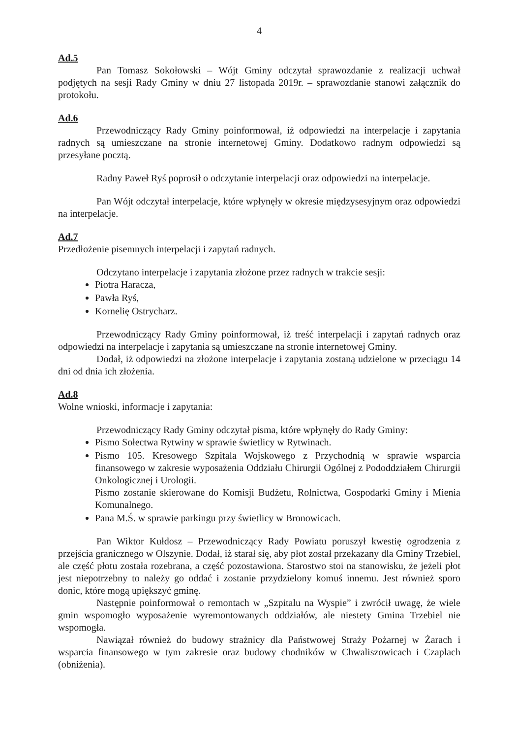4
Ad.5
Pan Tomasz Sokołowski – Wójt Gminy odczytał sprawozdanie z realizacji uchwał podjętych na sesji Rady Gminy w dniu 27 listopada 2019r. – sprawozdanie stanowi załącznik do protokołu.
Ad.6
Przewodniczący Rady Gminy poinformował, iż odpowiedzi na interpelacje i zapytania radnych są umieszczane na stronie internetowej Gminy. Dodatkowo radnym odpowiedzi są przesyłane pocztą.
Radny Paweł Ryś poprosił o odczytanie interpelacji oraz odpowiedzi na interpelacje.
Pan Wójt odczytał interpelacje, które wpłynęły w okresie międzysesyjnym oraz odpowiedzi na interpelacje.
Ad.7
Przedłożenie pisemnych interpelacji i zapytań radnych.
Odczytano interpelacje i zapytania złożone przez radnych w trakcie sesji:
Piotra Haracza,
Pawła Ryś,
Kornelię Ostrycharz.
Przewodniczący Rady Gminy poinformował, iż treść interpelacji i zapytań radnych oraz odpowiedzi na interpelacje i zapytania są umieszczane na stronie internetowej Gminy.
Dodał, iż odpowiedzi na złożone interpelacje i zapytania zostaną udzielone w przeciągu 14 dni od dnia ich złożenia.
Ad.8
Wolne wnioski, informacje i zapytania:
Przewodniczący Rady Gminy odczytał pisma, które wpłynęły do Rady Gminy:
Pismo Sołectwa Rytwiny w sprawie świetlicy w Rytwinach.
Pismo 105. Kresowego Szpitala Wojskowego z Przychodnią w sprawie wsparcia finansowego w zakresie wyposażenia Oddziału Chirurgii Ogólnej z Pododdziałem Chirurgii Onkologicznej i Urologii.
Pismo zostanie skierowane do Komisji Budżetu, Rolnictwa, Gospodarki Gminy i Mienia Komunalnego.
Pana M.Ś. w sprawie parkingu przy świetlicy w Bronowicach.
Pan Wiktor Kułdosz – Przewodniczący Rady Powiatu poruszył kwestię ogrodzenia z przejścia granicznego w Olszynie. Dodał, iż starał się, aby płot został przekazany dla Gminy Trzebiel, ale część płotu została rozebrana, a część pozostawiona. Starostwo stoi na stanowisku, że jeżeli płot jest niepotrzebny to należy go oddać i zostanie przydzielony komuś innemu. Jest również sporo donic, które mogą upiększyć gminę.
Następnie poinformował o remontach w „Szpitalu na Wyspie” i zwrócił uwagę, że wiele gmin wspomogło wyposażenie wyremontowanych oddziałów, ale niestety Gmina Trzebiel nie wspomogła.
Nawiązał również do budowy strażnicy dla Państwowej Straży Pożarnej w Żarach i wsparcia finansowego w tym zakresie oraz budowy chodników w Chwaliszowicach i Czaplach (obniżenia).